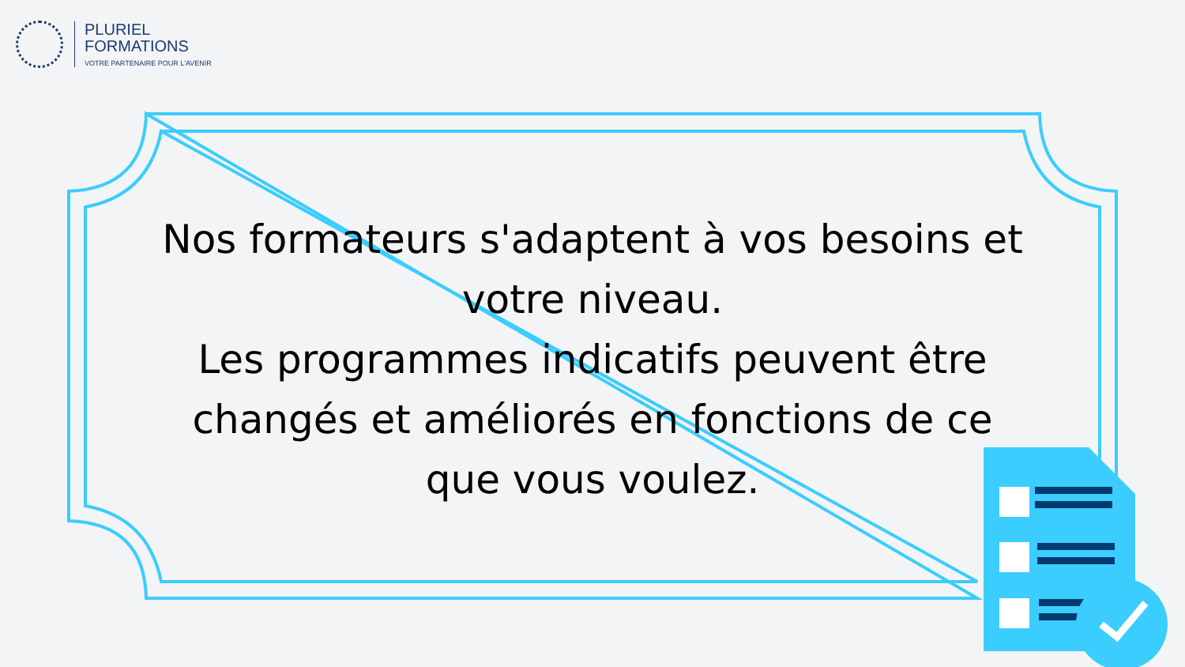PLURIEL
FORMATIONS
VOTRE PARTENAIRE POUR L'AVENIR
Nos formateurs s'adaptent à vos besoins et votre niveau.
Les programmes indicatifs peuvent être changés et améliorés en fonctions de ce que vous voulez.